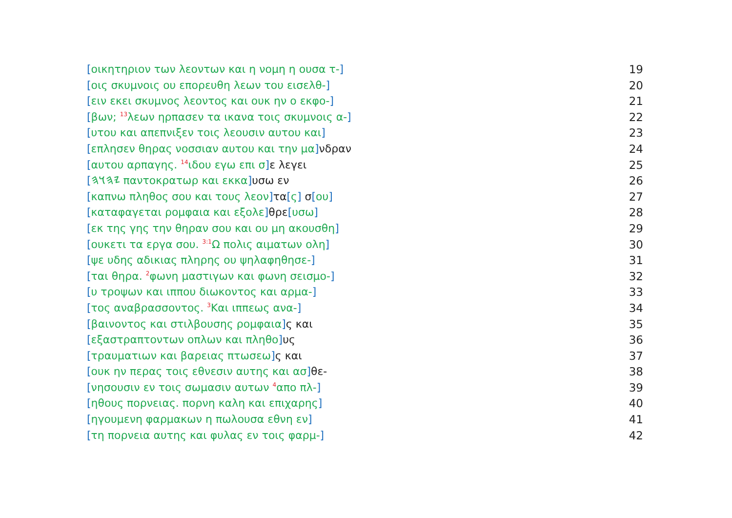[οικητηριον των λεοντων και η νομη η ουσα τ-] 19
[οις σκυμνοις ου επορευθη λεων του εισελθ-] 20
[ειν εκει σκυμνος λεοντος και ουκ ην ο εκφο-] 21
[βων; <sup>13</sup>λεων ηρπασεν τα ικανα τοις σκυμνοις α-] 22
[υτου και απεπνιξεν τοις λεουσιν αυτου και] 23
[επλησεν θηρας νοσσιαν αυτου και την μα] νδραν 24
[αυτου αρπαγης. <sup>14</sup>ιδου εγω επι σ] ε λεγει 25
[𐤉𐤄𐤅𐤄 παντοκρατωρ και εκκα] υσω εν 26
[καπνω πληθος σου και τους λεον] τα[ς] σ[ου] 27
[καταφαγεται ρομφαια και εξολε] θρε[υσω] 28
[εκ της γης την θηραν σου και ου μη ακουσθη] 29
[ουκετι τα εργα σου. <sup>3:1</sup>Ω πολις αιματων ολη] 30
[ψε υδης αδικιας πληρης ου ψηλαφηθησε-] 31
[ται θηρα. <sup>2</sup>φωνη μαστιγων και φωνη σεισμο-] 32
[υ τροψων και ιππου διωκοντος και αρμα-] 33
[τος αναβρασσοντος. <sup>3</sup>Και ιππεως ανα-] 34
[βαινοντος και στιλβουσης ρομφαια] ς και 35
[εξαστραπτοντων οπλων και πληθο] υς 36
[τραυματιων και βαρειας πτωσεω] ς και 37
[ουκ ην περας τοις εθνεσιν αυτης και ασ] θε- 38
[νησουσιν εν τοις σωμασιν αυτων <sup>4</sup>απο πλ-] 39
[ηθους πορνειας. πορνη καλη και επιχαρης] 40
[ηγουμενη φαρμακων η πωλουσα εθνη εν] 41
[τη πορνεια αυτης και φυλας εν τοις φαρμ-] 42